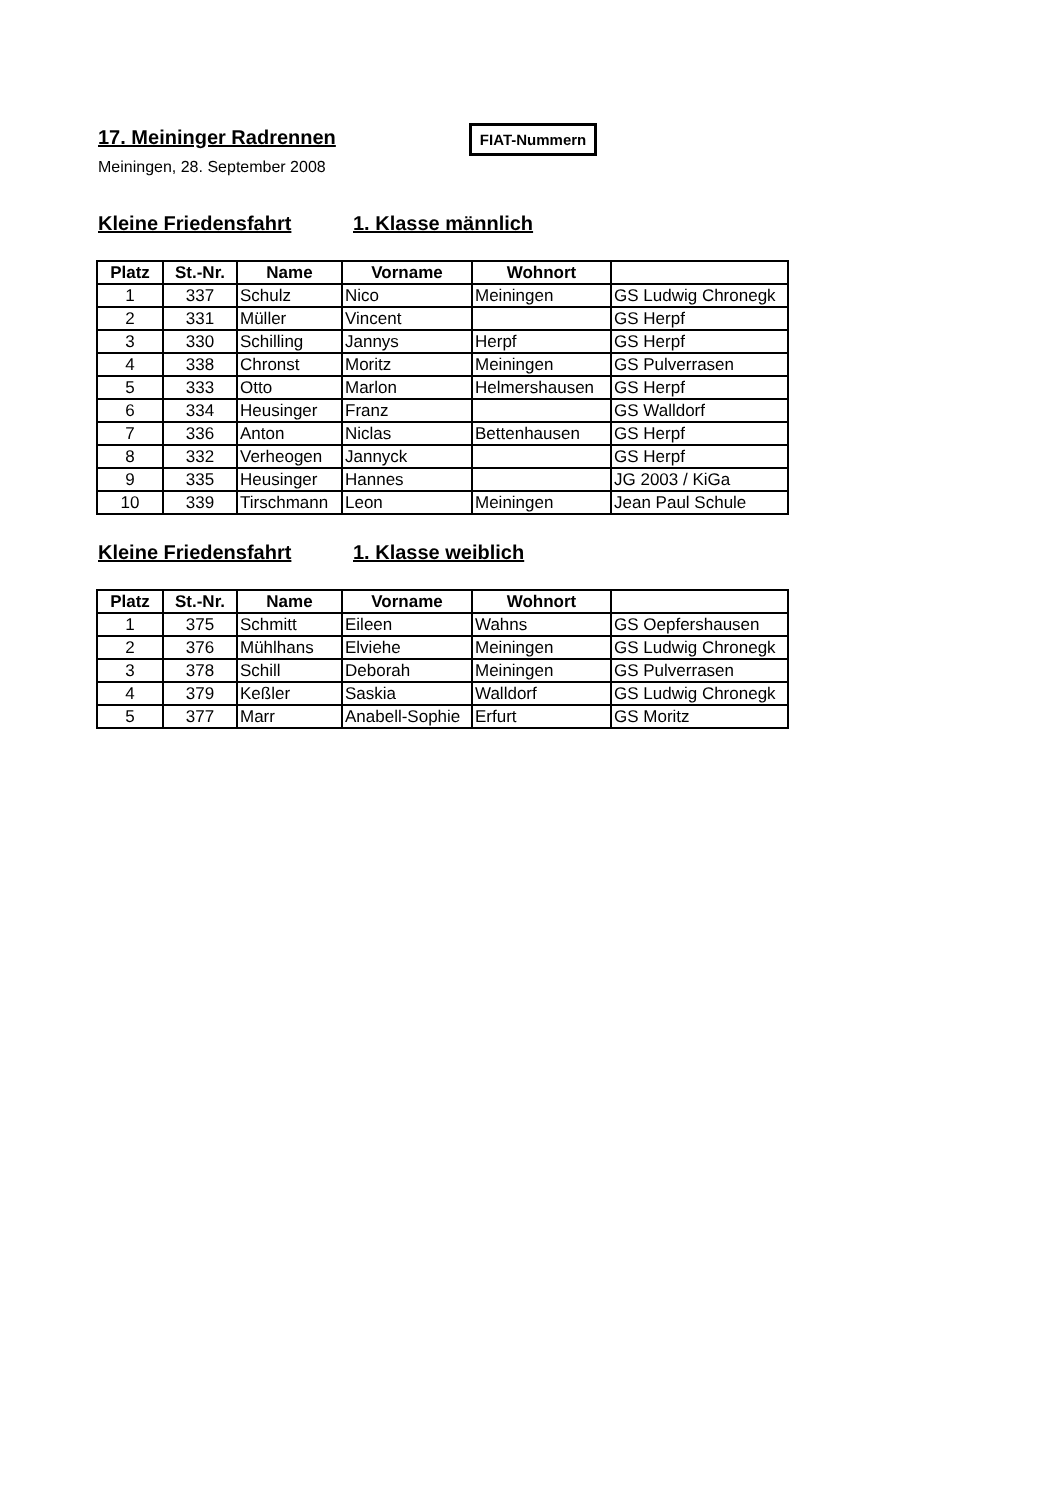17. Meininger Radrennen
FIAT-Nummern
Meiningen, 28. September 2008
Kleine Friedensfahrt 1. Klasse männlich
| Platz | St.-Nr. | Name | Vorname | Wohnort | |
| --- | --- | --- | --- | --- | --- |
| 1 | 337 | Schulz | Nico | Meiningen | GS Ludwig Chronegk |
| 2 | 331 | Müller | Vincent | | GS Herpf |
| 3 | 330 | Schilling | Jannys | Herpf | GS Herpf |
| 4 | 338 | Chronst | Moritz | Meiningen | GS Pulverrasen |
| 5 | 333 | Otto | Marlon | Helmershausen | GS Herpf |
| 6 | 334 | Heusinger | Franz | | GS Walldorf |
| 7 | 336 | Anton | Niclas | Bettenhausen | GS Herpf |
| 8 | 332 | Verheogen | Jannyck | | GS Herpf |
| 9 | 335 | Heusinger | Hannes | | JG 2003 / KiGa |
| 10 | 339 | Tirschmann | Leon | Meiningen | Jean Paul Schule |
Kleine Friedensfahrt 1. Klasse weiblich
| Platz | St.-Nr. | Name | Vorname | Wohnort | |
| --- | --- | --- | --- | --- | --- |
| 1 | 375 | Schmitt | Eileen | Wahns | GS Oepfershausen |
| 2 | 376 | Mühlhans | Elviehe | Meiningen | GS Ludwig Chronegk |
| 3 | 378 | Schill | Deborah | Meiningen | GS Pulverrasen |
| 4 | 379 | Keßler | Saskia | Walldorf | GS Ludwig Chronegk |
| 5 | 377 | Marr | Anabell-Sophie | Erfurt | GS Moritz |